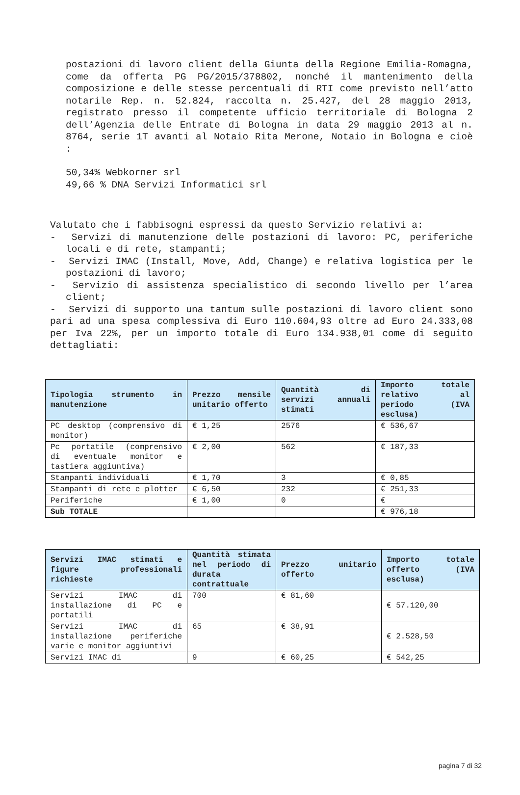postazioni di lavoro client della Giunta della Regione Emilia-Romagna, come da offerta PG PG/2015/378802, nonché il mantenimento della composizione e delle stesse percentuali di RTI come previsto nell’atto notarile Rep. n. 52.824, raccolta n. 25.427, del 28 maggio 2013, registrato presso il competente ufficio territoriale di Bologna 2 dell’Agenzia delle Entrate di Bologna in data 29 maggio 2013 al n. 8764, serie 1T avanti al Notaio Rita Merone, Notaio in Bologna e cioè :
50,34% Webkorner srl
49,66 % DNA Servizi Informatici srl
Valutato che i fabbisogni espressi da questo Servizio relativi a:
- Servizi di manutenzione delle postazioni di lavoro: PC, periferiche locali e di rete, stampanti;
- Servizi IMAC (Install, Move, Add, Change) e relativa logistica per le postazioni di lavoro;
- Servizio di assistenza specialistico di secondo livello per l’area client;
- Servizi di supporto una tantum sulle postazioni di lavoro client sono pari ad una spesa complessiva di Euro 110.604,93 oltre ad Euro 24.333,08 per Iva 22%, per un importo totale di Euro 134.938,01 come di seguito dettagliati:
| Tipologia strumento in manutenzione | Prezzo mensile unitario offerto | Quantità di servizi annuali stimati | Importo totale relativo al periodo (IVA esclusa) |
| --- | --- | --- | --- |
| PC desktop (comprensivo di monitor) | € 1,25 | 2576 | € 536,67 |
| Pc portatile (comprensivo di eventuale monitor e tastiera aggiuntiva) | € 2,00 | 562 | € 187,33 |
| Stampanti individuali | € 1,70 | 3 | € 0,85 |
| Stampanti di rete e plotter | € 6,50 | 232 | € 251,33 |
| Periferiche | € 1,00 | 0 | € |
| Sub TOTALE | | | € 976,18 |
| Servizi IMAC stimati e figure professionali richieste | Quantità stimata nel periodo di durata contrattuale | Prezzo unitario offerto | Importo totale offerto (IVA esclusa) |
| --- | --- | --- | --- |
| Servizi IMAC di installazione di PC e portatili | 700 | € 81,60 | € 57.120,00 |
| Servizi IMAC di installazione periferiche varie e monitor aggiuntivi | 65 | € 38,91 | € 2.528,50 |
| Servizi IMAC di | 9 | € 60,25 | € 542,25 |
pagina 7 di 32